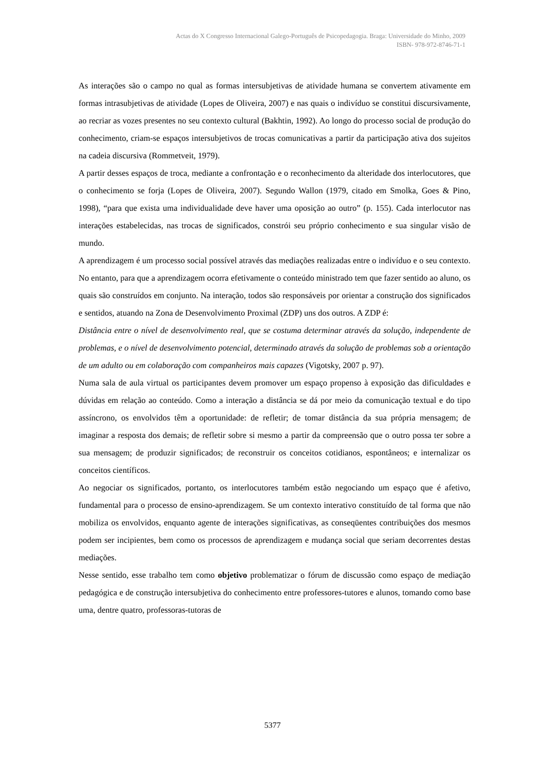Actas do X Congresso Internacional Galego-Português de Psicopedagogia. Braga: Universidade do Minho, 2009
ISBN- 978-972-8746-71-1
As interações são o campo no qual as formas intersubjetivas de atividade humana se convertem ativamente em formas intrasubjetivas de atividade (Lopes de Oliveira, 2007) e nas quais o indivíduo se constitui discursivamente, ao recriar as vozes presentes no seu contexto cultural (Bakhtin, 1992). Ao longo do processo social de produção do conhecimento, criam-se espaços intersubjetivos de trocas comunicativas a partir da participação ativa dos sujeitos na cadeia discursiva (Rommetveit, 1979).
A partir desses espaços de troca, mediante a confrontação e o reconhecimento da alteridade dos interlocutores, que o conhecimento se forja (Lopes de Oliveira, 2007). Segundo Wallon (1979, citado em Smolka, Goes & Pino, 1998), “para que exista uma individualidade deve haver uma oposição ao outro” (p. 155). Cada interlocutor nas interações estabelecidas, nas trocas de significados, constrói seu próprio conhecimento e sua singular visão de mundo.
A aprendizagem é um processo social possível através das mediações realizadas entre o indivíduo e o seu contexto. No entanto, para que a aprendizagem ocorra efetivamente o conteúdo ministrado tem que fazer sentido ao aluno, os quais são construídos em conjunto. Na interação, todos são responsáveis por orientar a construção dos significados e sentidos, atuando na Zona de Desenvolvimento Proximal (ZDP) uns dos outros. A ZDP é:
Distância entre o nível de desenvolvimento real, que se costuma determinar através da solução, independente de problemas, e o nível de desenvolvimento potencial, determinado através da solução de problemas sob a orientação de um adulto ou em colaboração com companheiros mais capazes (Vigotsky, 2007 p. 97).
Numa sala de aula virtual os participantes devem promover um espaço propenso à exposição das dificuldades e dúvidas em relação ao conteúdo. Como a interação a distância se dá por meio da comunicação textual e do tipo assíncrono, os envolvidos têm a oportunidade: de refletir; de tomar distância da sua própria mensagem; de imaginar a resposta dos demais; de refletir sobre si mesmo a partir da compreensão que o outro possa ter sobre a sua mensagem; de produzir significados; de reconstruir os conceitos cotidianos, espontâneos; e internalizar os conceitos científicos.
Ao negociar os significados, portanto, os interlocutores também estão negociando um espaço que é afetivo, fundamental para o processo de ensino-aprendizagem. Se um contexto interativo constituído de tal forma que não mobiliza os envolvidos, enquanto agente de interações significativas, as conseqüentes contribuições dos mesmos podem ser incipientes, bem como os processos de aprendizagem e mudança social que seriam decorrentes destas mediações.
Nesse sentido, esse trabalho tem como objetivo problematizar o fórum de discussão como espaço de mediação pedagógica e de construção intersubjetiva do conhecimento entre professores-tutores e alunos, tomando como base uma, dentre quatro, professoras-tutoras de
5377